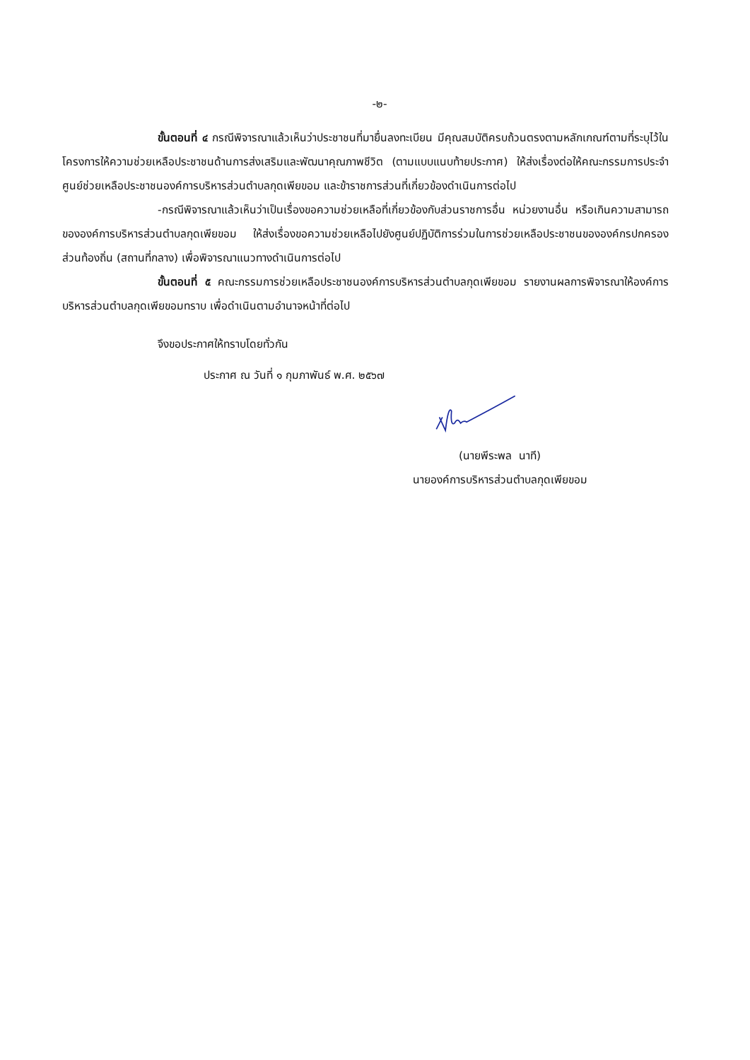-๒-
ขั้นตอนที่ ๔ กรณีพิจารณาแล้วเห็นว่าประชาชนที่มายื่นลงทะเบียน มีคุณสมบัติครบถ้วนตรงตามหลักเกณฑ์ตามที่ระบุไว้ในโครงการให้ความช่วยเหลือประชาชนด้านการส่งเสริมและพัฒนาคุณภาพชีวิต (ตามแบบแนบท้ายประกาศ) ให้ส่งเรื่องต่อให้คณะกรรมการประจำศูนย์ช่วยเหลือประชาชนองค์การบริหารส่วนตำบลกุดเพียขอม และข้าราชการส่วนที่เกี่ยวข้องดำเนินการต่อไป
-กรณีพิจารณาแล้วเห็นว่าเป็นเรื่องขอความช่วยเหลือที่เกี่ยวข้องกับส่วนราชการอื่น หน่วยงานอื่น หรือเกินความสามารถขององค์การบริหารส่วนตำบลกุดเพียขอม ให้ส่งเรื่องขอความช่วยเหลือไปยังศูนย์ปฏิบัติการร่วมในการช่วยเหลือประชาชนขององค์กรปกครองส่วนท้องถิ่น (สถานที่กลาง) เพื่อพิจารณาแนวทางดำเนินการต่อไป
ขั้นตอนที่ ๕ คณะกรรมการช่วยเหลือประชาชนองค์การบริหารส่วนตำบลกุดเพียขอม รายงานผลการพิจารณาให้องค์การบริหารส่วนตำบลกุดเพียขอมทราบ เพื่อดำเนินตามอำนาจหน้าที่ต่อไป
จึงขอประกาศให้ทราบโดยทั่วกัน
ประกาศ ณ วันที่ ๑ กุมภาพันธ์ พ.ศ. ๒๕๖๗
(นายพีระพล นาที)
นายองค์การบริหารส่วนตำบลกุดเพียขอม